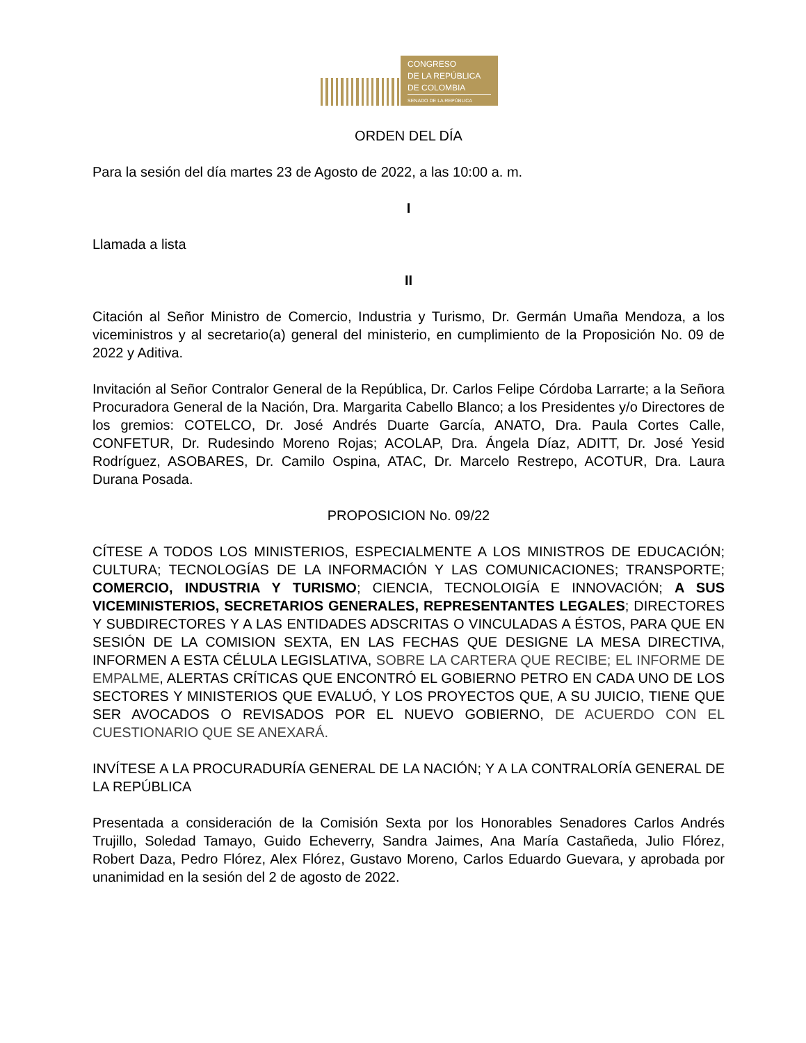CONGRESO
DE LA REPÚBLICA
DE COLOMBIA
SENADO DE LA REPÚBLICA
ORDEN DEL DÍA
Para la sesión del día martes 23 de Agosto de 2022, a las 10:00 a. m.
I
Llamada a lista
II
Citación al Señor Ministro de Comercio, Industria y Turismo, Dr. Germán Umaña Mendoza, a los viceministros y al secretario(a) general del ministerio, en cumplimiento de la Proposición No. 09 de 2022 y Aditiva.
Invitación al Señor Contralor General de la República, Dr. Carlos Felipe Córdoba Larrarte; a la Señora Procuradora General de la Nación, Dra. Margarita Cabello Blanco; a los Presidentes y/o Directores de los gremios: COTELCO, Dr. José Andrés Duarte García, ANATO, Dra. Paula Cortes Calle, CONFETUR, Dr. Rudesindo Moreno Rojas; ACOLAP, Dra. Ángela Díaz, ADITT, Dr. José Yesid Rodríguez, ASOBARES, Dr. Camilo Ospina, ATAC, Dr. Marcelo Restrepo, ACOTUR, Dra. Laura Durana Posada.
PROPOSICION No. 09/22
CÍTESE A TODOS LOS MINISTERIOS, ESPECIALMENTE A LOS MINISTROS DE EDUCACIÓN; CULTURA; TECNOLOGÍAS DE LA INFORMACIÓN Y LAS COMUNICACIONES; TRANSPORTE; COMERCIO, INDUSTRIA Y TURISMO; CIENCIA, TECNOLOIGÍA E INNOVACIÓN; A SUS VICEMINISTERIOS, SECRETARIOS GENERALES, REPRESENTANTES LEGALES; DIRECTORES Y SUBDIRECTORES Y A LAS ENTIDADES ADSCRITAS O VINCULADAS A ÉSTOS, PARA QUE EN SESIÓN DE LA COMISION SEXTA, EN LAS FECHAS QUE DESIGNE LA MESA DIRECTIVA, INFORMEN A ESTA CÉLULA LEGISLATIVA, SOBRE LA CARTERA QUE RECIBE; EL INFORME DE EMPALME, ALERTAS CRÍTICAS QUE ENCONTRÓ EL GOBIERNO PETRO EN CADA UNO DE LOS SECTORES Y MINISTERIOS QUE EVALUÓ, Y LOS PROYECTOS QUE, A SU JUICIO, TIENE QUE SER AVOCADOS O REVISADOS POR EL NUEVO GOBIERNO, DE ACUERDO CON EL CUESTIONARIO QUE SE ANEXARÁ.
INVÍTESE A LA PROCURADURÍA GENERAL DE LA NACIÓN; Y A LA CONTRALORÍA GENERAL DE LA REPÚBLICA
Presentada a consideración de la Comisión Sexta por los Honorables Senadores Carlos Andrés Trujillo, Soledad Tamayo, Guido Echeverry, Sandra Jaimes, Ana María Castañeda, Julio Flórez, Robert Daza, Pedro Flórez, Alex Flórez, Gustavo Moreno, Carlos Eduardo Guevara, y aprobada por unanimidad en la sesión del 2 de agosto de 2022.